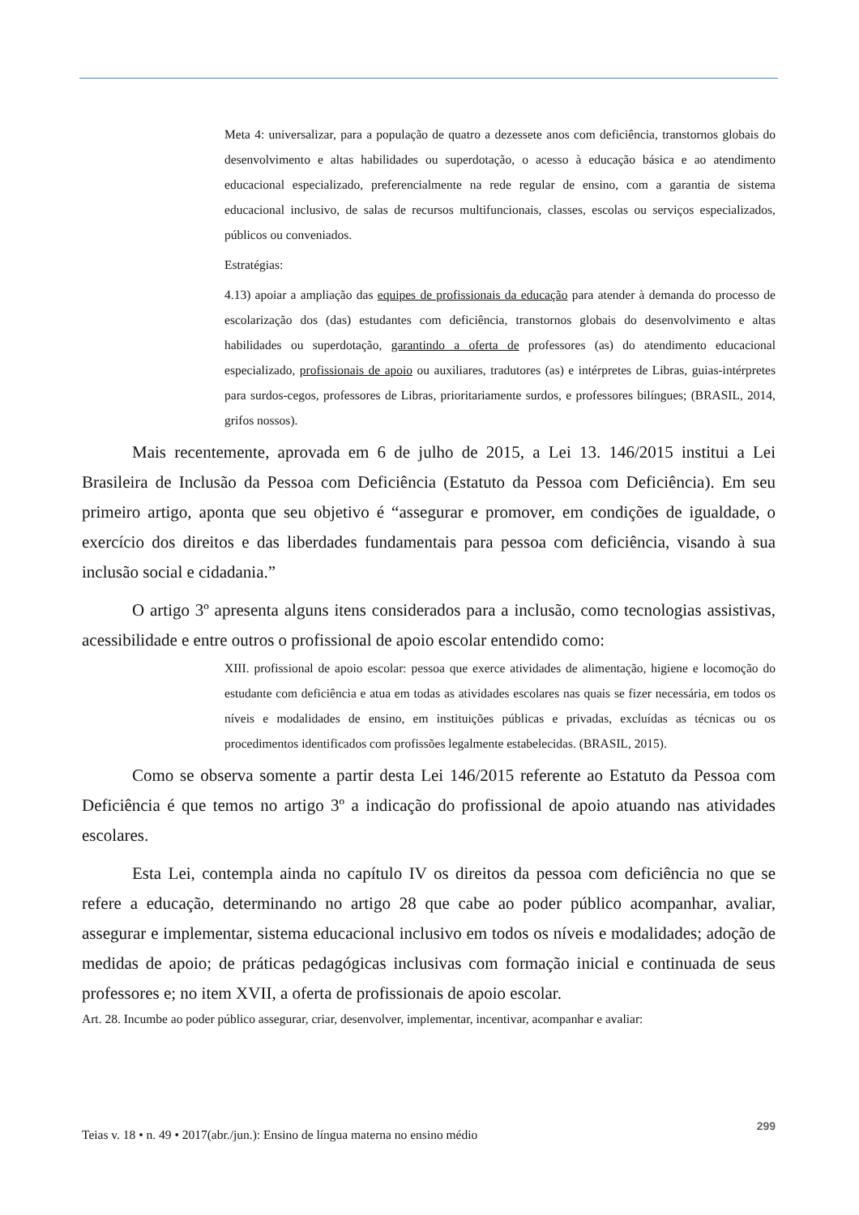Meta 4: universalizar, para a população de quatro a dezessete anos com deficiência, transtornos globais do desenvolvimento e altas habilidades ou superdotação, o acesso à educação básica e ao atendimento educacional especializado, preferencialmente na rede regular de ensino, com a garantia de sistema educacional inclusivo, de salas de recursos multifuncionais, classes, escolas ou serviços especializados, públicos ou conveniados.
Estratégias:
4.13) apoiar a ampliação das equipes de profissionais da educação para atender à demanda do processo de escolarização dos (das) estudantes com deficiência, transtornos globais do desenvolvimento e altas habilidades ou superdotação, garantindo a oferta de professores (as) do atendimento educacional especializado, profissionais de apoio ou auxiliares, tradutores (as) e intérpretes de Libras, guias-intérpretes para surdos-cegos, professores de Libras, prioritariamente surdos, e professores bilíngues; (BRASIL, 2014, grifos nossos).
Mais recentemente, aprovada em 6 de julho de 2015, a Lei 13. 146/2015 institui a Lei Brasileira de Inclusão da Pessoa com Deficiência (Estatuto da Pessoa com Deficiência). Em seu primeiro artigo, aponta que seu objetivo é “assegurar e promover, em condições de igualdade, o exercício dos direitos e das liberdades fundamentais para pessoa com deficiência, visando à sua inclusão social e cidadania.”
O artigo 3º apresenta alguns itens considerados para a inclusão, como tecnologias assistivas, acessibilidade e entre outros o profissional de apoio escolar entendido como:
XIII. profissional de apoio escolar: pessoa que exerce atividades de alimentação, higiene e locomoção do estudante com deficiência e atua em todas as atividades escolares nas quais se fizer necessária, em todos os níveis e modalidades de ensino, em instituições públicas e privadas, excluídas as técnicas ou os procedimentos identificados com profissões legalmente estabelecidas. (BRASIL, 2015).
Como se observa somente a partir desta Lei 146/2015 referente ao Estatuto da Pessoa com Deficiência é que temos no artigo 3º a indicação do profissional de apoio atuando nas atividades escolares.
Esta Lei, contempla ainda no capítulo IV os direitos da pessoa com deficiência no que se refere a educação, determinando no artigo 28 que cabe ao poder público acompanhar, avaliar, assegurar e implementar, sistema educacional inclusivo em todos os níveis e modalidades; adoção de medidas de apoio; de práticas pedagógicas inclusivas com formação inicial e continuada de seus professores e; no item XVII, a oferta de profissionais de apoio escolar.
Art. 28. Incumbe ao poder público assegurar, criar, desenvolver, implementar, incentivar, acompanhar e avaliar:
Teias v. 18 • n. 49 • 2017(abr./jun.): Ensino de língua materna no ensino médio 299